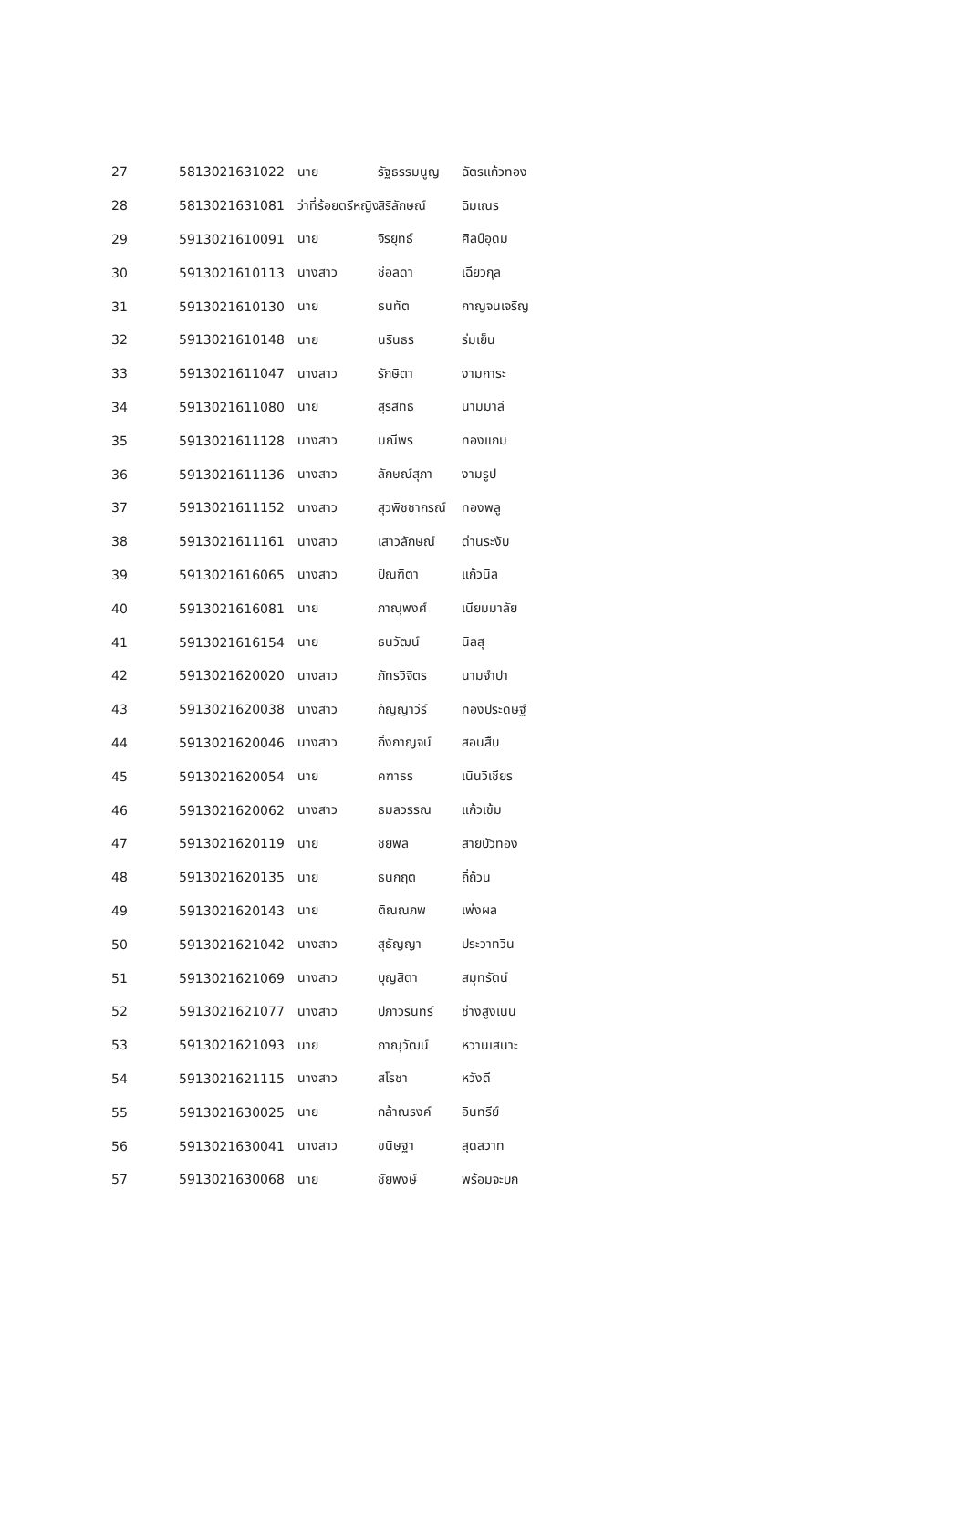| 27 | 5813021631022 | นาย | รัฐธรรมนูญ | ฉัตรแก้วทอง |
| 28 | 5813021631081 | ว่าที่ร้อยตรีหญิง | สิริลักษณ์ | ฉิมเณร |
| 29 | 5913021610091 | นาย | จิรยุทธ์ | ศิลป์อุดม |
| 30 | 5913021610113 | นางสาว | ช่อลดา | เฉียวกุล |
| 31 | 5913021610130 | นาย | ธนทัต | กาญจนเจริญ |
| 32 | 5913021610148 | นาย | นรินธร | ร่มเย็น |
| 33 | 5913021611047 | นางสาว | รักษิตา | งามการะ |
| 34 | 5913021611080 | นาย | สุรสิทธิ | นามมาลี |
| 35 | 5913021611128 | นางสาว | มณีพร | ทองแถม |
| 36 | 5913021611136 | นางสาว | ลักษณ์สุภา | งามรูป |
| 37 | 5913021611152 | นางสาว | สุวพิชชากรณ์ | ทองพลู |
| 38 | 5913021611161 | นางสาว | เสาวลักษณ์ | ด่านระงับ |
| 39 | 5913021616065 | นางสาว | ปัณฑิตา | แก้วนิล |
| 40 | 5913021616081 | นาย | ภาณุพงศ์ | เนียมมาลัย |
| 41 | 5913021616154 | นาย | ธนวัฒน์ | นิลสุ |
| 42 | 5913021620020 | นางสาว | ภัทรวิจิตร | นามจำปา |
| 43 | 5913021620038 | นางสาว | กัญญาวีร์ | ทองประดิษฐ์ |
| 44 | 5913021620046 | นางสาว | กิ่งกาญจน์ | สอนสืบ |
| 45 | 5913021620054 | นาย | คฑาธร | เนินวิเชียร |
| 46 | 5913021620062 | นางสาว | ธมลวรรณ | แก้วเข้ม |
| 47 | 5913021620119 | นาย | ชยพล | สายบัวทอง |
| 48 | 5913021620135 | นาย | ธนกฤต | ถี่ถ้วน |
| 49 | 5913021620143 | นาย | ติณณภพ | เพ่งผล |
| 50 | 5913021621042 | นางสาว | สุธัญญา | ประวาทวิน |
| 51 | 5913021621069 | นางสาว | บุญสิตา | สมุทรัตน์ |
| 52 | 5913021621077 | นางสาว | ปภาวรินทร์ | ช่างสูงเนิน |
| 53 | 5913021621093 | นาย | ภาณุวัฒน์ | หวานเสนาะ |
| 54 | 5913021621115 | นางสาว | สโรชา | หวังดี |
| 55 | 5913021630025 | นาย | กล้าณรงค์ | อินทรีย์ |
| 56 | 5913021630041 | นางสาว | ขนิษฐา | สุดสวาท |
| 57 | 5913021630068 | นาย | ชัยพงษ์ | พร้อมจะบก |